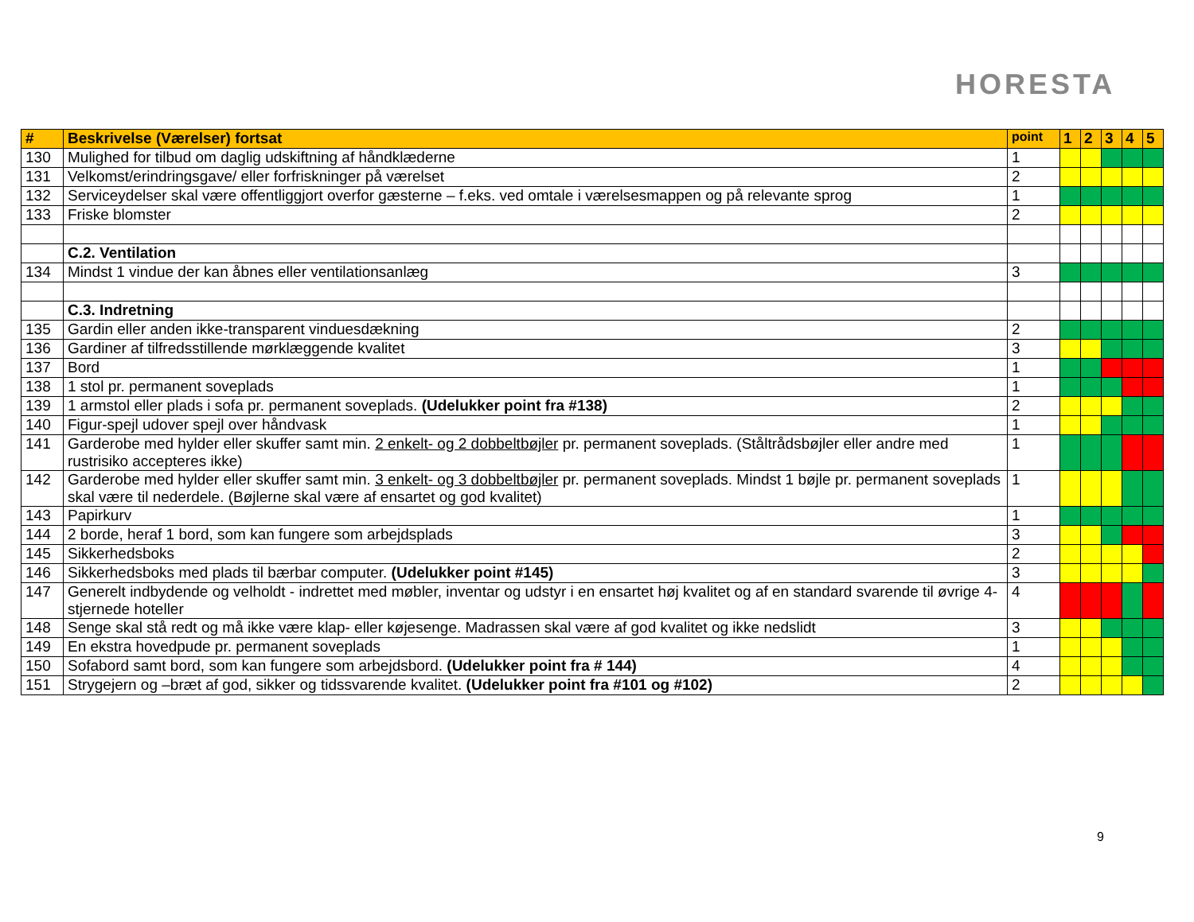HORESTA
| # | Beskrivelse (Værelser) fortsat | point | 1 | 2 | 3 | 4 | 5 |
| --- | --- | --- | --- | --- | --- | --- | --- |
| 130 | Mulighed for tilbud om daglig udskiftning af håndklæderne | 1 | | | | | |
| 131 | Velkomst/erindringsgave/ eller forfriskninger på værelset | 2 | | | | | |
| 132 | Serviceydelser skal være offentliggjort overfor gæsterne – f.eks. ved omtale i værelsesmappen og på relevante sprog | 1 | | | | | |
| 133 | Friske blomster | 2 | | | | | |
| | C.2. Ventilation | | | | | | |
| 134 | Mindst 1 vindue der kan åbnes eller ventilationsanlæg | 3 | | | | | |
| | C.3. Indretning | | | | | | |
| 135 | Gardin eller anden ikke-transparent vinduesdækning | 2 | | | | | |
| 136 | Gardiner af tilfredsstillende mørklæggende kvalitet | 3 | | | | | |
| 137 | Bord | 1 | | | | | |
| 138 | 1 stol pr. permanent soveplads | 1 | | | | | |
| 139 | 1 armstol eller plads i sofa pr. permanent soveplads. (Udelukker point fra #138) | 2 | | | | | |
| 140 | Figur-spejl udover spejl over håndvask | 1 | | | | | |
| 141 | Garderobe med hylder eller skuffer samt min. 2 enkelt- og 2 dobbeltbøjler pr. permanent soveplads. (Ståltrådsbøjler eller andre med rustrisiko accepteres ikke) | 1 | | | | | |
| 142 | Garderobe med hylder eller skuffer samt min. 3 enkelt- og 3 dobbeltbøjler pr. permanent soveplads. Mindst 1 bøjle pr. permanent soveplads skal være til nederdele. (Bøjlerne skal være af ensartet og god kvalitet) | 1 | | | | | |
| 143 | Papirkurv | 1 | | | | | |
| 144 | 2 borde, heraf 1 bord, som kan fungere som arbejdsplads | 3 | | | | | |
| 145 | Sikkerhedsboks | 2 | | | | | |
| 146 | Sikkerhedsboks med plads til bærbar computer. (Udelukker point #145) | 3 | | | | | |
| 147 | Generelt indbydende og velholdt - indrettet med møbler, inventar og udstyr i en ensartet høj kvalitet og af en standard svarende til øvrige 4-stjernede hoteller | 4 | | | | | |
| 148 | Senge skal stå redt og må ikke være klap- eller køjesenge. Madrassen skal være af god kvalitet og ikke nedslidt | 3 | | | | | |
| 149 | En ekstra hovedpude pr. permanent soveplads | 1 | | | | | |
| 150 | Sofabord samt bord, som kan fungere som arbejdsbord. (Udelukker point fra # 144) | 4 | | | | | |
| 151 | Strygejern og –bræt af god, sikker og tidssvarende kvalitet. (Udelukker point fra #101 og #102) | 2 | | | | | |
9